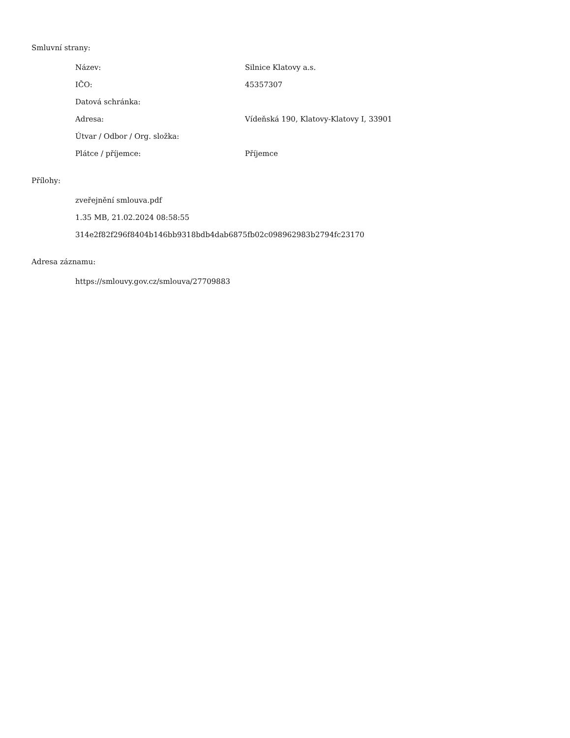Smluvní strany:
| Název: | Silnice Klatovy a.s. |
| IČO: | 45357307 |
| Datová schránka: | |
| Adresa: | Vídeňská 190, Klatovy-Klatovy I, 33901 |
| Útvar / Odbor / Org. složka: | |
| Plátce / příjemce: | Příjemce |
Přílohy:
zveřejnění smlouva.pdf
1.35 MB, 21.02.2024 08:58:55
314e2f82f296f8404b146bb9318bdb4dab6875fb02c098962983b2794fc23170
Adresa záznamu:
https://smlouvy.gov.cz/smlouva/27709883